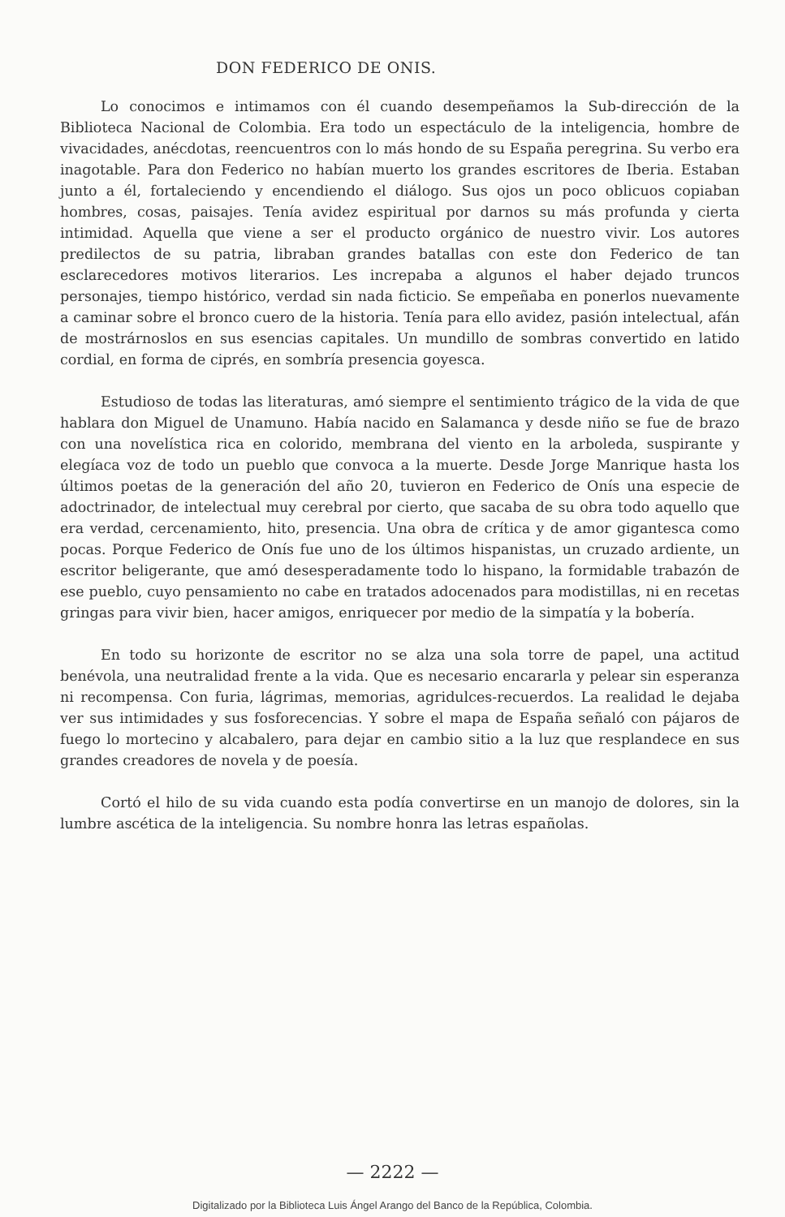DON FEDERICO DE ONIS.
Lo conocimos e intimamos con él cuando desempeñamos la Sub-dirección de la Biblioteca Nacional de Colombia. Era todo un espectáculo de la inteligencia, hombre de vivacidades, anécdotas, reencuentros con lo más hondo de su España peregrina. Su verbo era inagotable. Para don Federico no habían muerto los grandes escritores de Iberia. Estaban junto a él, fortaleciendo y encendiendo el diálogo. Sus ojos un poco oblicuos copiaban hombres, cosas, paisajes. Tenía avidez espiritual por darnos su más profunda y cierta intimidad. Aquella que viene a ser el producto orgánico de nuestro vivir. Los autores predilectos de su patria, libraban grandes batallas con este don Federico de tan esclarecedores motivos literarios. Les increpaba a algunos el haber dejado truncos personajes, tiempo histórico, verdad sin nada ficticio. Se empeñaba en ponerlos nuevamente a caminar sobre el bronco cuero de la historia. Tenía para ello avidez, pasión intelectual, afán de mostrárnoslos en sus esencias capitales. Un mundillo de sombras convertido en latido cordial, en forma de ciprés, en sombría presencia goyesca.
Estudioso de todas las literaturas, amó siempre el sentimiento trágico de la vida de que hablara don Miguel de Unamuno. Había nacido en Salamanca y desde niño se fue de brazo con una novelística rica en colorido, membrana del viento en la arboleda, suspirante y elegíaca voz de todo un pueblo que convoca a la muerte. Desde Jorge Manrique hasta los últimos poetas de la generación del año 20, tuvieron en Federico de Onís una especie de adoctrinador, de intelectual muy cerebral por cierto, que sacaba de su obra todo aquello que era verdad, cercenamiento, hito, presencia. Una obra de crítica y de amor gigantesca como pocas. Porque Federico de Onís fue uno de los últimos hispanistas, un cruzado ardiente, un escritor beligerante, que amó desesperadamente todo lo hispano, la formidable trabazón de ese pueblo, cuyo pensamiento no cabe en tratados adocenados para modistillas, ni en recetas gringas para vivir bien, hacer amigos, enriquecer por medio de la simpatía y la bobería.
En todo su horizonte de escritor no se alza una sola torre de papel, una actitud benévola, una neutralidad frente a la vida. Que es necesario encararla y pelear sin esperanza ni recompensa. Con furia, lágrimas, memorias, agridulces-recuerdos. La realidad le dejaba ver sus intimidades y sus fosforecencias. Y sobre el mapa de España señaló con pájaros de fuego lo mortecino y alcabalero, para dejar en cambio sitio a la luz que resplandece en sus grandes creadores de novela y de poesía.
Cortó el hilo de su vida cuando esta podía convertirse en un manojo de dolores, sin la lumbre ascética de la inteligencia. Su nombre honra las letras españolas.
— 2222 —
Digitalizado por la Biblioteca Luis Ángel Arango del Banco de la República, Colombia.